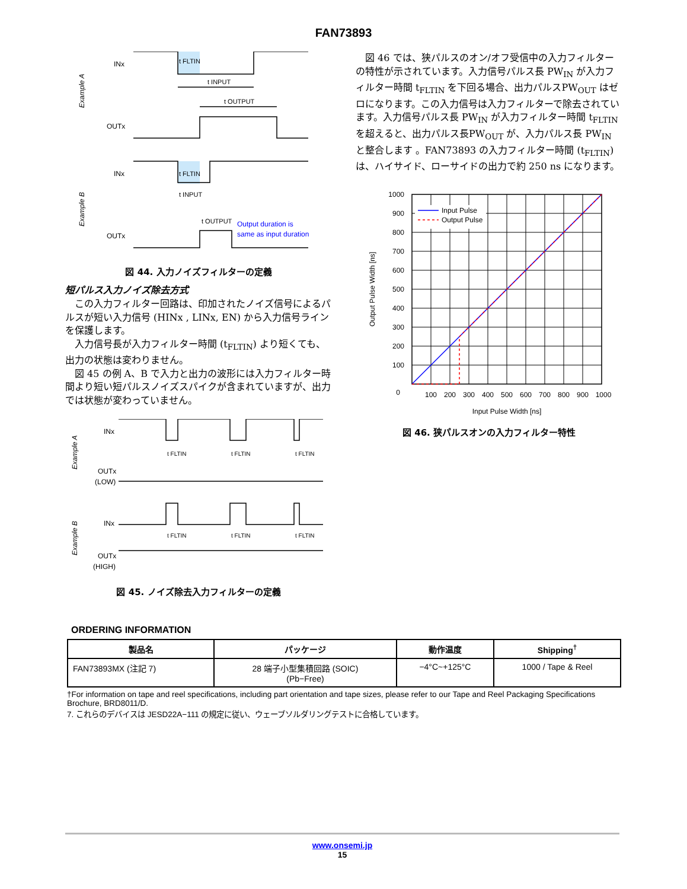FAN73893
INx
OUTx
t FLTIN
t INPUT
t OUTPUT
INx
OUTx
t FLTIN
t INPUT
t OUTPUT
Output duration is
same as input duration
Example A
Example B
図 44. 入力ノイズフィルターの定義
短パルス入力ノイズ除去方式
　この入力フィルター回路は、印加されたノイズ信号によるパルスが短い入力信号 (HINx , LINx, EN) から入力信号ラインを保護します。
　入力信号長が入力フィルター時間 (t<sub>FLTIN</sub>) より短くても、出力の状態は変わりません。
　図 45 の例 A、B で入力と出力の波形には入力フィルター時間より短い短パルスノイズスパイクが含まれていますが、出力では状態が変わっていません。
INx
OUTx
(LOW)
t FLTIN
t FLTIN
t FLTIN
INx
OUTx
(HIGH)
t FLTIN
t FLTIN
t FLTIN
Example A
Example B
図 45. ノイズ除去入力フィルターの定義
　図 46 では、狭パルスのオン/オフ受信中の入力フィルターの特性が示されています。入力信号パルス長 PW<sub>IN</sub> が入力フィルター時間 t<sub>FLTIN</sub> を下回る場合、出力パルスPW<sub>OUT</sub> はゼロになります。この入力信号は入力フィルターで除去されています。入力信号パルス長 PW<sub>IN</sub> が入力フィルター時間 t<sub>FLTIN</sub> を超えると、出力パルス長PW<sub>OUT</sub> が、入力パルス長 PW<sub>IN</sub> と整合します 。FAN73893 の入力フィルター時間 (t<sub>FLTIN</sub>) は、ハイサイド、ローサイドの出力で約 250 ns になります。
Input Pulse
Output Pulse
1000
900
800
700
600
500
400
300
200
100
0
100
200
300
400
500
600
700
800
900
1000
Input Pulse Width [ns]
Output Pulse Width [ns]
図 46. 狭パルスオンの入力フィルター特性
ORDERING INFORMATION
| 製品名 | パッケージ | 動作温度 | Shipping<sup>†</sup> |
| --- | --- | --- | --- |
| FAN73893MX (注記 7) | 28 端子小型集積回路 (SOIC) (Pb−Free) | −4°C~+125°C | 1000 / Tape & Reel |
†For information on tape and reel specifications, including part orientation and tape sizes, please refer to our Tape and Reel Packaging Specifications Brochure, BRD8011/D.
7. これらのデバイスは JESD22A−111 の規定に従い、ウェーブソルダリングテストに合格しています。
www.onsemi.jp
15